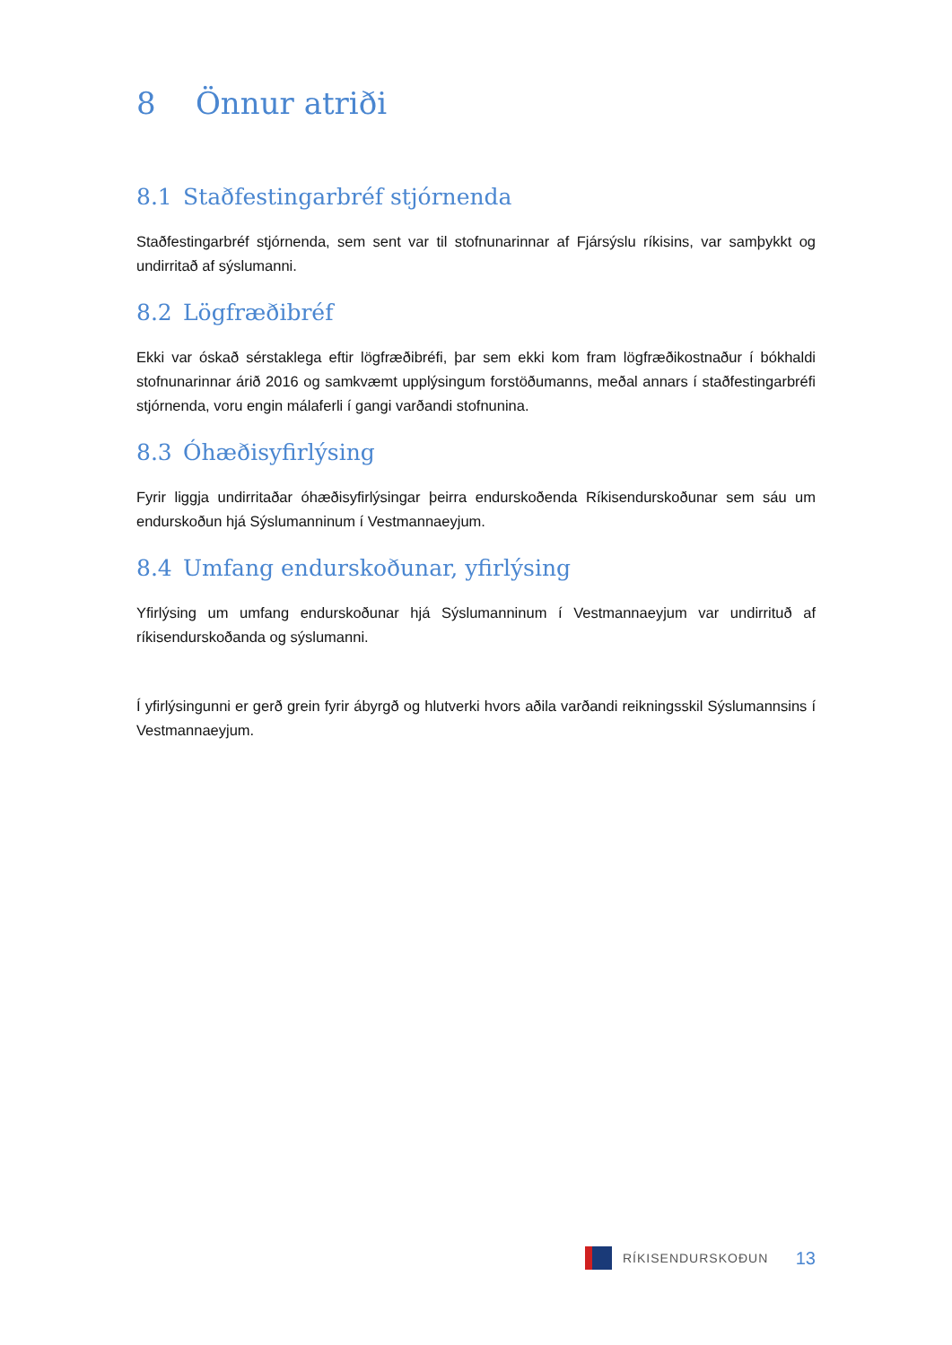8 Önnur atriði
8.1 Staðfestingarbréf stjórnenda
Staðfestingarbréf stjórnenda, sem sent var til stofnunarinnar af Fjársýslu ríkisins, var samþykkt og undirritað af sýslumanni.
8.2 Lögfræðibréf
Ekki var óskað sérstaklega eftir lögfræðibréfi, þar sem ekki kom fram lögfræðikostnaður í bókhaldi stofnunarinnar árið 2016 og samkvæmt upplýsingum forstöðumanns, meðal annars í staðfestingarbréfi stjórnenda, voru engin málaferli í gangi varðandi stofnunina.
8.3 Óhæðisyfirlýsing
Fyrir liggja undirritaðar óhæðisyfirlýsingar þeirra endurskoðenda Ríkisendurskoðunar sem sáu um endurskoðun hjá Sýslumanninum í Vestmannaeyjum.
8.4 Umfang endurskoðunar, yfirlýsing
Yfirlýsing um umfang endurskoðunar hjá Sýslumanninum í Vestmannaeyjum var undirrituð af ríkisendurskoðanda og sýslumanni.
Í yfirlýsingunni er gerð grein fyrir ábyrgð og hlutverki hvors aðila varðandi reikningsskil Sýslumannsins í Vestmannaeyjum.
RÍKISENDURSKOÐUN
13